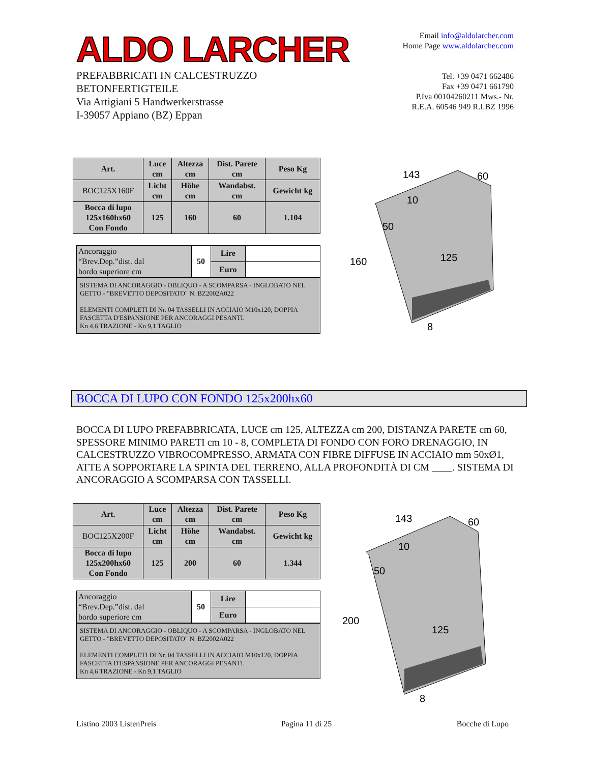ALDO LARCHER
PREFABBRICATI IN CALCESTRUZZO
BETONFERTIGTEILE
Via Artigiani 5 Handwerkerstrasse
I-39057 Appiano (BZ) Eppan
Email info@aldolarcher.com
Home Page www.aldolarcher.com
Tel. +39 0471 662486
Fax +39 0471 661790
P.Iva 00104260211 Mws.- Nr.
R.E.A. 60546 949 R.I.BZ 1996
| Art. | Luce cm | Altezza cm | Dist. Parete cm | Peso Kg |
| --- | --- | --- | --- | --- |
| BOC125X160F | Licht cm | Höhe cm | Wandabst. cm | Gewicht kg |
| Bocca di lupo 125x160hx60 Con Fondo | 125 | 160 | 60 | 1.104 |
| Ancoraggio “Brev.Dep.”dist. dal bordo superiore cm | 50 | Lire | |
| | | Euro | |
SISTEMA DI ANCORAGGIO - OBLIQUO - A SCOMPARSA - INGLOBATO NEL GETTO - "BREVETTO DEPOSITATO" N. BZ2002A022
ELEMENTI COMPLETI DI Nr. 04 TASSELLI IN ACCIAIO M10x120, DOPPIA FASCETTA D'ESPANSIONE PER ANCORAGGI PESANTI.
Kn 4,6 TRAZIONE - Kn 9,1 TAGLIO
143
60
10
50
160
125
8
BOCCA DI LUPO CON FONDO 125x200hx60
BOCCA DI LUPO PREFABBRICATA, LUCE cm 125, ALTEZZA cm 200, DISTANZA PARETE cm 60, SPESSORE MINIMO PARETI cm 10 - 8, COMPLETA DI FONDO CON FORO DRENAGGIO, IN CALCESTRUZZO VIBROCOMPRESSO, ARMATA CON FIBRE DIFFUSE IN ACCIAIO mm 50xØ1, ATTE A SOPPORTARE LA SPINTA DEL TERRENO, ALLA PROFONDITÀ DI CM ____. SISTEMA DI ANCORAGGIO A SCOMPARSA CON TASSELLI.
| Art. | Luce cm | Altezza cm | Dist. Parete cm | Peso Kg |
| --- | --- | --- | --- | --- |
| BOC125X200F | Licht cm | Höhe cm | Wandabst. cm | Gewicht kg |
| Bocca di lupo 125x200hx60 Con Fondo | 125 | 200 | 60 | 1.344 |
| Ancoraggio “Brev.Dep.”dist. dal bordo superiore cm | 50 | Lire | |
| | | Euro | |
SISTEMA DI ANCORAGGIO - OBLIQUO - A SCOMPARSA - INGLOBATO NEL GETTO - "BREVETTO DEPOSITATO" N. BZ2002A022
ELEMENTI COMPLETI DI Nr. 04 TASSELLI IN ACCIAIO M10x120, DOPPIA FASCETTA D'ESPANSIONE PER ANCORAGGI PESANTI.
Kn 4,6 TRAZIONE - Kn 9,1 TAGLIO
143
60
10
50
200
125
8
Listino 2003 ListenPreis Pagina 11 di 25 Bocche di Lupo